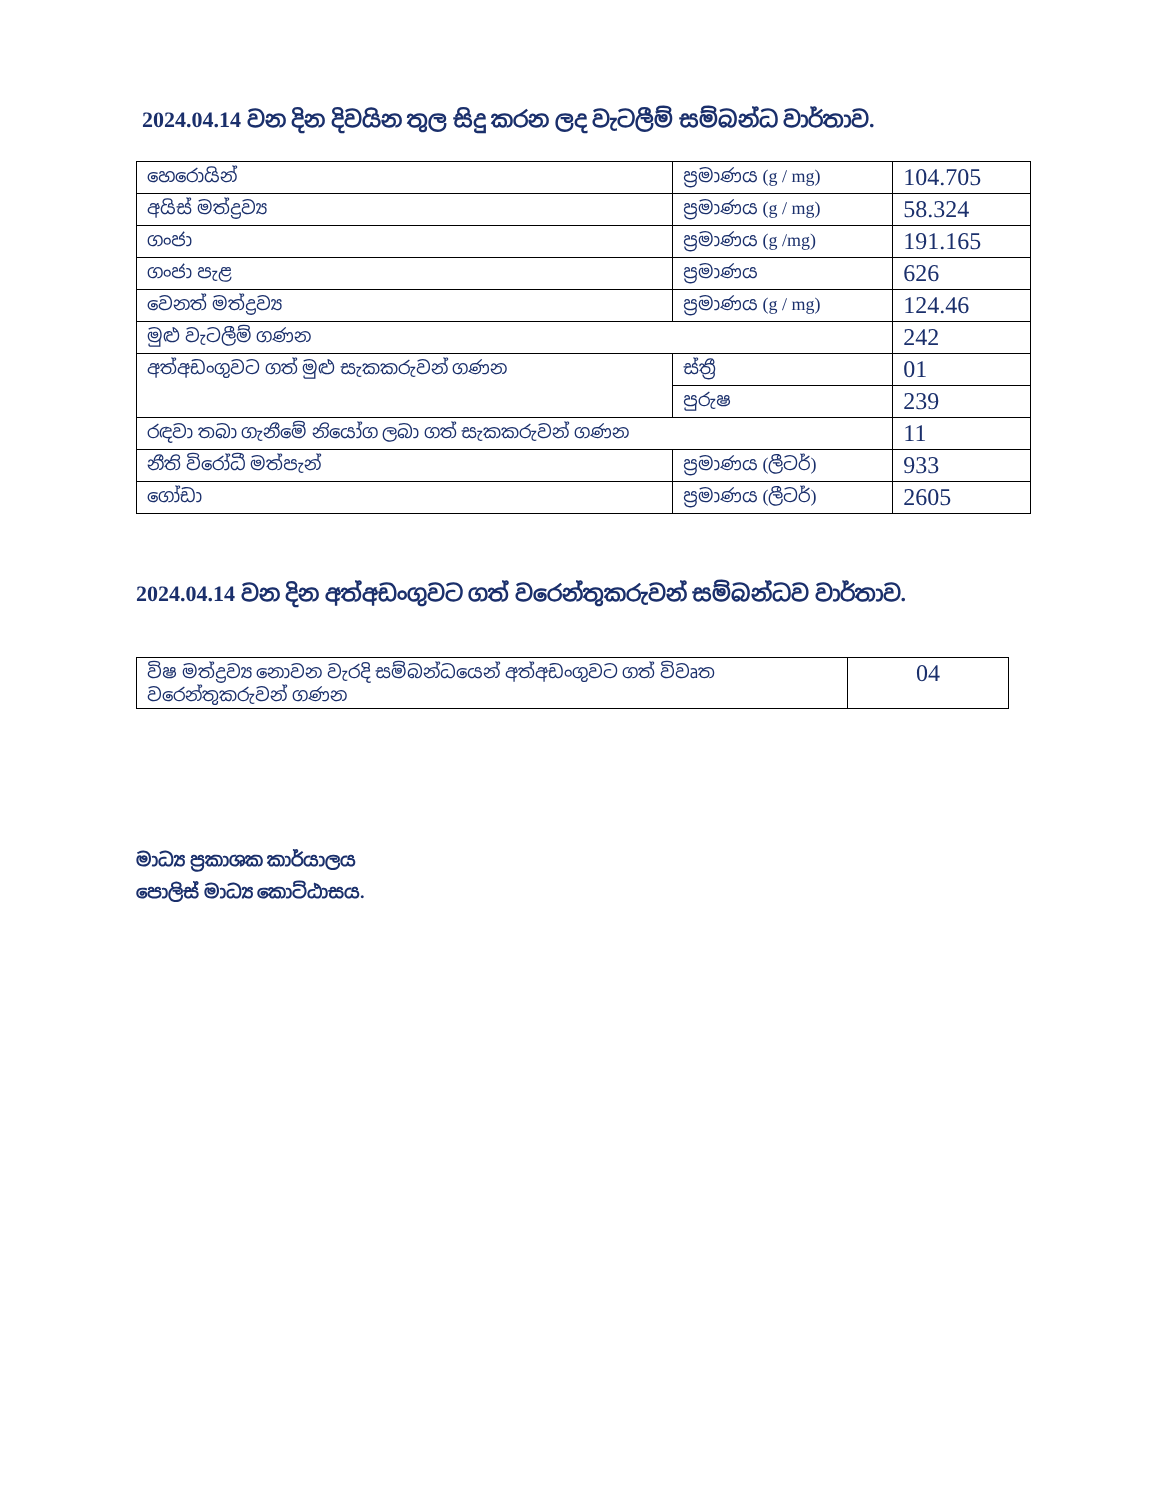2024.04.14 වන දින දිවයින තුල සිදු කරන ලද වැටලීම් සම්බන්ධ වාර්තාව.
| හෙරොයින් | ප්‍රමාණය (g / mg) | 104.705 |
| අයිස් මත්ද්‍රව්‍ය | ප්‍රමාණය (g / mg) | 58.324 |
| ගංජා | ප්‍රමාණය (g /mg) | 191.165 |
| ගංජා පැළ | ප්‍රමාණය | 626 |
| වෙනත් මත්ද්‍රව්‍ය | ප්‍රමාණය (g / mg) | 124.46 |
| මුළු වැටලීම් ගණන | | 242 |
| අත්අඩංගුවට ගත් මුළු සැකකරුවන් ගණන | ස්ත්‍රී | 01 |
| | පුරුෂ | 239 |
| රඳවා තබා ගැනීමේ නියෝග ලබා ගත් සැකකරුවන් ගණන | | 11 |
| නීති විරෝධී මත්පැන් | ප්‍රමාණය (ලීටර්) | 933 |
| ගෝඩා | ප්‍රමාණය (ලීටර්) | 2605 |
2024.04.14 වන දින අත්අඩංගුවට ගත් වරෙන්තුකරුවන් සම්බන්ධව වාර්තාව.
| විෂ මත්ද්‍රව්‍ය නොවන වැරදි සම්බන්ධයෙන් අත්අඩංගුවට ගත් විවෘත වරෙන්තුකරුවන් ගණන | 04 |
මාධ්‍ය ප්‍රකාශක කාර්යාලය
පොලිස් මාධ්‍ය කොට්ඨාසය.